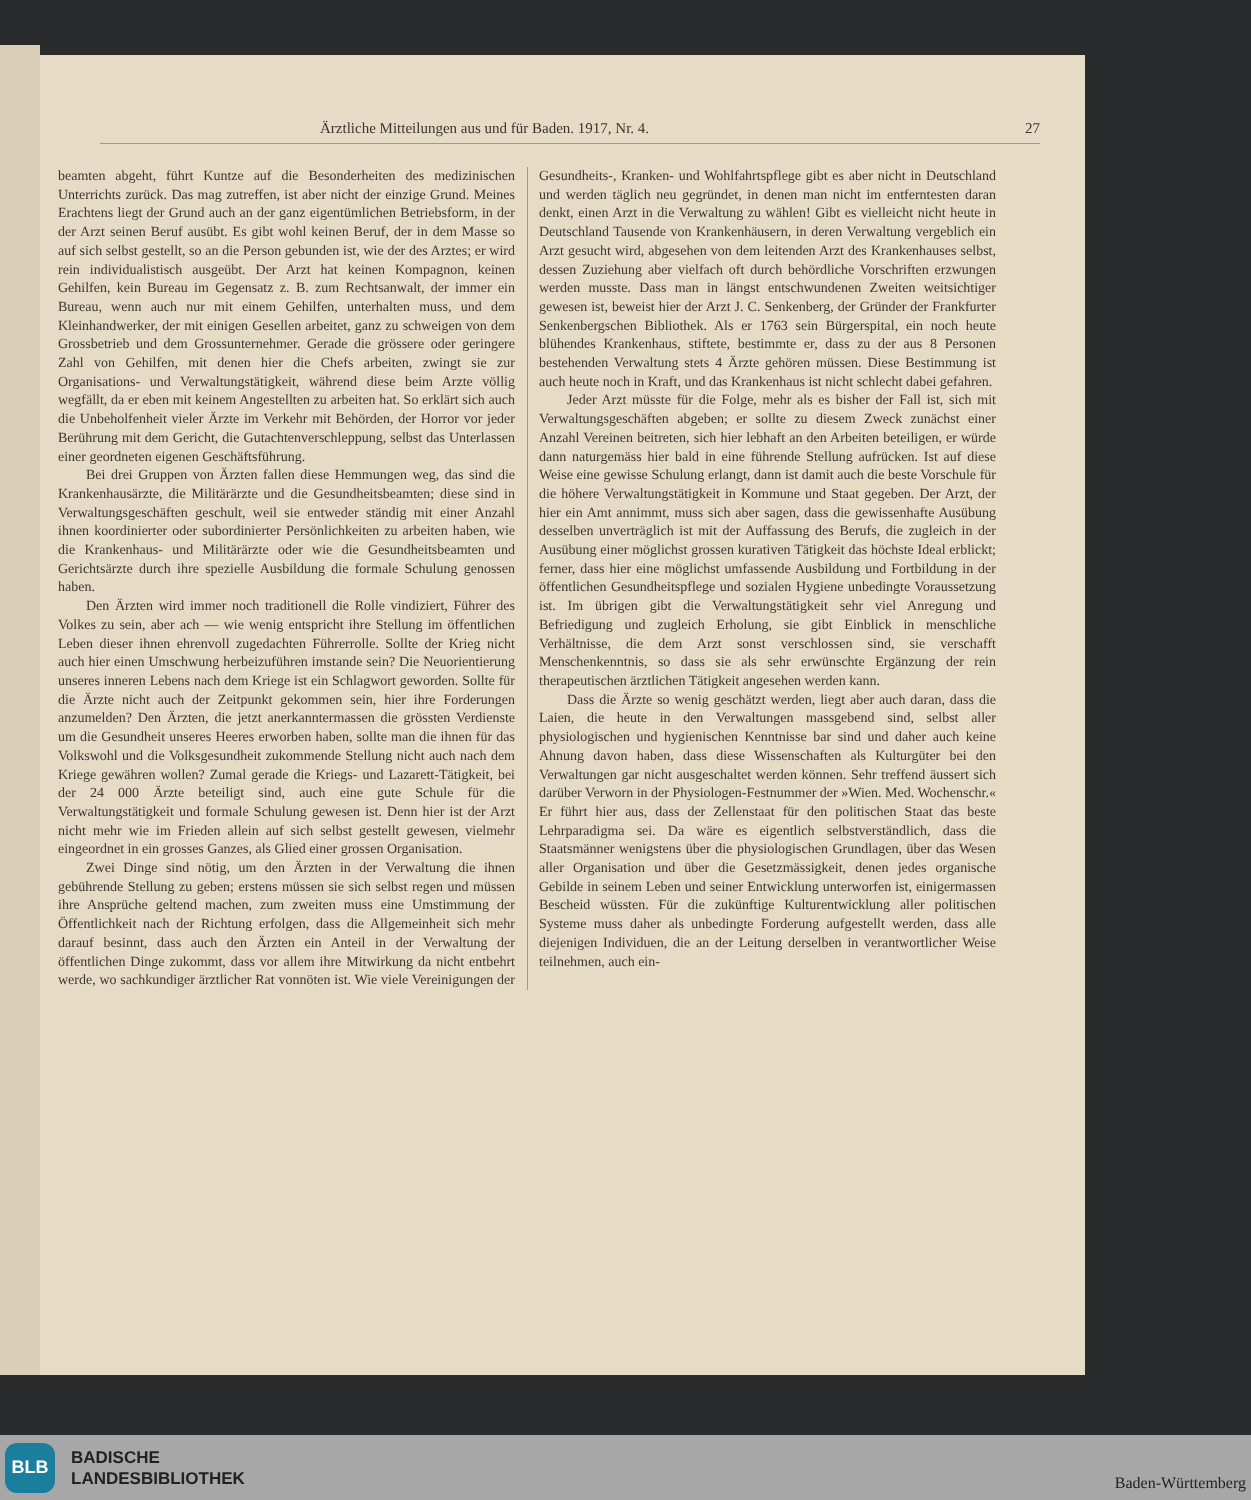Ärztliche Mitteilungen aus und für Baden. 1917, Nr. 4. 27
beamten abgeht, führt Kuntze auf die Besonderheiten des medizinischen Unterrichts zurück. Das mag zutreffen, ist aber nicht der einzige Grund. Meines Erachtens liegt der Grund auch an der ganz eigentümlichen Betriebsform, in der der Arzt seinen Beruf ausübt. Es gibt wohl keinen Beruf, der in dem Masse so auf sich selbst gestellt, so an die Person gebunden ist, wie der des Arztes; er wird rein individualistisch ausgeübt. Der Arzt hat keinen Kompagnon, keinen Gehilfen, kein Bureau im Gegensatz z. B. zum Rechtsanwalt, der immer ein Bureau, wenn auch nur mit einem Gehilfen, unterhalten muss, und dem Kleinhandwerker, der mit einigen Gesellen arbeitet, ganz zu schweigen von dem Grossbetrieb und dem Grossunternehmer. Gerade die grössere oder geringere Zahl von Gehilfen, mit denen hier die Chefs arbeiten, zwingt sie zur Organisations- und Verwaltungstätigkeit, während diese beim Arzte völlig wegfällt, da er eben mit keinem Angestellten zu arbeiten hat. So erklärt sich auch die Unbeholfenheit vieler Ärzte im Verkehr mit Behörden, der Horror vor jeder Berührung mit dem Gericht, die Gutachtenverschleppung, selbst das Unterlassen einer geordneten eigenen Geschäftsführung.
Bei drei Gruppen von Ärzten fallen diese Hemmungen weg, das sind die Krankenhausärzte, die Militärärzte und die Gesundheitsbeamten; diese sind in Verwaltungsgeschäften geschult, weil sie entweder ständig mit einer Anzahl ihnen koordinierter oder subordinierter Persönlichkeiten zu arbeiten haben, wie die Krankenhaus- und Militärärzte oder wie die Gesundheitsbeamten und Gerichtsärzte durch ihre spezielle Ausbildung die formale Schulung genossen haben.
Den Ärzten wird immer noch traditionell die Rolle vindiziert, Führer des Volkes zu sein, aber ach — wie wenig entspricht ihre Stellung im öffentlichen Leben dieser ihnen ehrenvoll zugedachten Führerrolle. Sollte der Krieg nicht auch hier einen Umschwung herbeizuführen imstande sein? Die Neuorientierung unseres inneren Lebens nach dem Kriege ist ein Schlagwort geworden. Sollte für die Ärzte nicht auch der Zeitpunkt gekommen sein, hier ihre Forderungen anzumelden? Den Ärzten, die jetzt anerkanntermassen die grössten Verdienste um die Gesundheit unseres Heeres erworben haben, sollte man die ihnen für das Volkswohl und die Volksgesundheit zukommende Stellung nicht auch nach dem Kriege gewähren wollen? Zumal gerade die Kriegs- und Lazarett-Tätigkeit, bei der 24 000 Ärzte beteiligt sind, auch eine gute Schule für die Verwaltungstätigkeit und formale Schulung gewesen ist. Denn hier ist der Arzt nicht mehr wie im Frieden allein auf sich selbst gestellt gewesen, vielmehr eingeordnet in ein grosses Ganzes, als Glied einer grossen Organisation.
Zwei Dinge sind nötig, um den Ärzten in der Verwaltung die ihnen gebührende Stellung zu geben; erstens müssen sie sich selbst regen und müssen ihre Ansprüche geltend machen, zum zweiten muss eine Umstimmung der Öffentlichkeit nach der Richtung erfolgen, dass die Allgemeinheit sich mehr darauf besinnt, dass auch den Ärzten ein Anteil in der Verwaltung der öffentlichen Dinge zukommt, dass vor allem ihre Mitwirkung da nicht entbehrt werde, wo sachkundiger ärztlicher Rat vonnöten ist. Wie viele Vereinigungen der Gesundheits-, Kranken- und Wohlfahrtspflege gibt es aber nicht in Deutschland und werden täglich neu gegründet, in denen man nicht im entferntesten daran denkt, einen Arzt in die Verwaltung zu wählen! Gibt es vielleicht nicht heute in Deutschland Tausende von Krankenhäusern, in deren Verwaltung vergeblich ein Arzt gesucht wird, abgesehen von dem leitenden Arzt des Krankenhauses selbst, dessen Zuziehung aber vielfach oft durch behördliche Vorschriften erzwungen werden musste. Dass man in längst entschwundenen Zweiten weitsichtiger gewesen ist, beweist hier der Arzt J. C. Senkenberg, der Gründer der Frankfurter Senkenbergschen Bibliothek. Als er 1763 sein Bürgerspital, ein noch heute blühendes Krankenhaus, stiftete, bestimmte er, dass zu der aus 8 Personen bestehenden Verwaltung stets 4 Ärzte gehören müssen. Diese Bestimmung ist auch heute noch in Kraft, und das Krankenhaus ist nicht schlecht dabei gefahren.
Jeder Arzt müsste für die Folge, mehr als es bisher der Fall ist, sich mit Verwaltungsgeschäften abgeben; er sollte zu diesem Zweck zunächst einer Anzahl Vereinen beitreten, sich hier lebhaft an den Arbeiten beteiligen, er würde dann naturgemäss hier bald in eine führende Stellung aufrücken. Ist auf diese Weise eine gewisse Schulung erlangt, dann ist damit auch die beste Vorschule für die höhere Verwaltungstätigkeit in Kommune und Staat gegeben. Der Arzt, der hier ein Amt annimmt, muss sich aber sagen, dass die gewissenhafte Ausübung desselben unverträglich ist mit der Auffassung des Berufs, die zugleich in der Ausübung einer möglichst grossen kurativen Tätigkeit das höchste Ideal erblickt; ferner, dass hier eine möglichst umfassende Ausbildung und Fortbildung in der öffentlichen Gesundheitspflege und sozialen Hygiene unbedingte Voraussetzung ist. Im übrigen gibt die Verwaltungstätigkeit sehr viel Anregung und Befriedigung und zugleich Erholung, sie gibt Einblick in menschliche Verhältnisse, die dem Arzt sonst verschlossen sind, sie verschafft Menschenkenntnis, so dass sie als sehr erwünschte Ergänzung der rein therapeutischen ärztlichen Tätigkeit angesehen werden kann.
Dass die Ärzte so wenig geschätzt werden, liegt aber auch daran, dass die Laien, die heute in den Verwaltungen massgebend sind, selbst aller physiologischen und hygienischen Kenntnisse bar sind und daher auch keine Ahnung davon haben, dass diese Wissenschaften als Kulturgüter bei den Verwaltungen gar nicht ausgeschaltet werden können. Sehr treffend äussert sich darüber Verworn in der Physiologen-Festnummer der »Wien. Med. Wochenschr.« Er führt hier aus, dass der Zellenstaat für den politischen Staat das beste Lehrparadigma sei. Da wäre es eigentlich selbstverständlich, dass die Staatsmänner wenigstens über die physiologischen Grundlagen, über das Wesen aller Organisation und über die Gesetzmässigkeit, denen jedes organische Gebilde in seinem Leben und seiner Entwicklung unterworfen ist, einigermassen Bescheid wüssten. Für die zukünftige Kulturentwicklung aller politischen Systeme muss daher als unbedingte Forderung aufgestellt werden, dass alle diejenigen Individuen, die an der Leitung derselben in verantwortlicher Weise teilnehmen, auch ein-
BLB
BADISCHE
LANDESBIBLIOTHEK
Baden-Württemberg